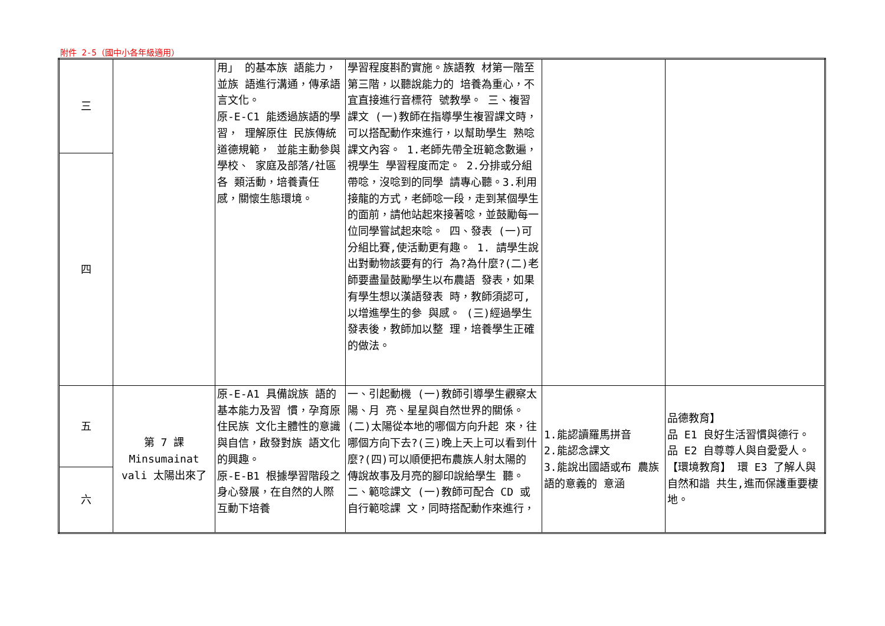附件 2-5（國中小各年級適用）
| 三 | | 用」 的基本族 語能力，並族 語進行溝通，傳承語言文化。 原-E-C1 能透過族語的學習， 理解原住 民族傳統道德規範， 並能主動參與學校、 家庭及部落/社區各 類活動，培養責任 感，關懷生態環境。 | 學習程度斟酌實施。族語教 材第一階至第三階，以聽說能力的 培養為重心，不宜直接進行音標符 號教學。 三、複習課文 (一)教師在指導學生複習課文時， 可以搭配動作來進行，以幫助學生 熟唸課文內容。 1.老師先帶全班範念數遍，視學生 學習程度而定。 2.分排或分組帶唸，沒唸到的同學 請專心聽。3.利用接龍的方式，老師唸一段，走到某個學生的面前，請他站起來接著唸，並鼓勵每一位同學嘗試起來唸。 四、發表 (一)可分組比賽,使活動更有趣。 1. 請學生說出對動物該要有的行 為?為什麼?(二)老師要盡量鼓勵學生以布農語 發表，如果有學生想以漢語發表 時，教師須認可,以增進學生的參 與感。 (三)經過學生發表後，教師加以整 理，培養學生正確的做法。 | | |
| 四 | | | | | |
| 五 | 第 7 課 Minsumainat vali 太陽出來了 | 原-E-A1 具備說族 語的基本能力及習 慣，孕育原住民族 文化主體性的意識 與自信，啟發對族 語文化的興趣。 原-E-B1 根據學習階段之身心發展，在自然的人際互動下培養 | 一、引起動機 (一)教師引導學生觀察太陽、月 亮、星星與自然世界的關係。 (二)太陽從本地的哪個方向升起 來，往哪個方向下去?(三)晚上天上可以看到什麼?(四)可以順便把布農族人射太陽的 傳說故事及月亮的腳印說給學生 聽。 二、範唸課文 (一)教師可配合 CD 或自行範唸課 文，同時搭配動作來進行， | 1.能認讀羅馬拼音 2.能認念課文 3.能說出國語或布 農族語的意義的 意涵 | 品德教育】 品 E1 良好生活習慣與德行。 品 E2 自尊尊人與自愛愛人。 【環境教育】 環 E3 了解人與自然和諧 共生,進而保護重要棲 地。 |
| 六 | | | | | |